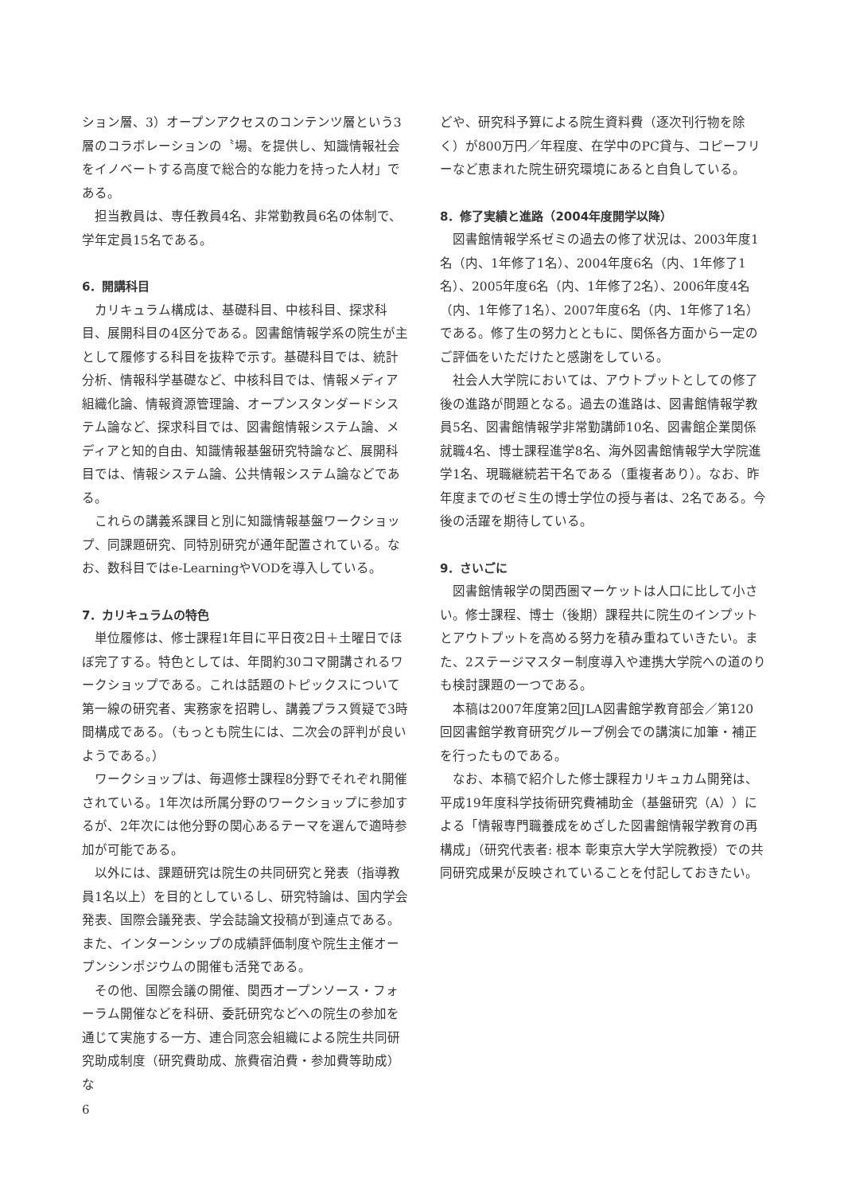ション層、3）オープンアクセスのコンテンツ層という3層のコラボレーションの〝場〟を提供し、知識情報社会をイノベートする高度で総合的な能力を持った人材」である。
担当教員は、専任教員4名、非常勤教員6名の体制で、学年定員15名である。
6．開講科目
カリキュラム構成は、基礎科目、中核科目、探求科目、展開科目の4区分である。図書館情報学系の院生が主として履修する科目を抜粋で示す。基礎科目では、統計分析、情報科学基礎など、中核科目では、情報メディア組織化論、情報資源管理論、オープンスタンダードシステム論など、探求科目では、図書館情報システム論、メディアと知的自由、知識情報基盤研究特論など、展開科目では、情報システム論、公共情報システム論などである。
これらの講義系課目と別に知識情報基盤ワークショップ、同課題研究、同特別研究が通年配置されている。なお、数科目ではe-LearningやVODを導入している。
7．カリキュラムの特色
単位履修は、修士課程1年目に平日夜2日＋土曜日でほぼ完了する。特色としては、年間約30コマ開講されるワークショップである。これは話題のトピックスについて第一線の研究者、実務家を招聘し、講義プラス質疑で3時間構成である。（もっとも院生には、二次会の評判が良いようである。）
ワークショップは、毎週修士課程8分野でそれぞれ開催されている。1年次は所属分野のワークショップに参加するが、2年次には他分野の関心あるテーマを選んで適時参加が可能である。
以外には、課題研究は院生の共同研究と発表（指導教員1名以上）を目的としているし、研究特論は、国内学会発表、国際会議発表、学会誌論文投稿が到達点である。また、インターンシップの成績評価制度や院生主催オープンシンポジウムの開催も活発である。
その他、国際会議の開催、関西オープンソース・フォーラム開催などを科研、委託研究などへの院生の参加を通じて実施する一方、連合同窓会組織による院生共同研究助成制度（研究費助成、旅費宿泊費・参加費等助成）な
どや、研究科予算による院生資料費（逐次刊行物を除く）が800万円／年程度、在学中のPC貸与、コピーフリーなど恵まれた院生研究環境にあると自負している。
8．修了実績と進路（2004年度開学以降）
図書館情報学系ゼミの過去の修了状況は、2003年度1名（内、1年修了1名）、2004年度6名（内、1年修了1名）、2005年度6名（内、1年修了2名）、2006年度4名（内、1年修了1名）、2007年度6名（内、1年修了1名）である。修了生の努力とともに、関係各方面から一定のご評価をいただけたと感謝をしている。
社会人大学院においては、アウトプットとしての修了後の進路が問題となる。過去の進路は、図書館情報学教員5名、図書館情報学非常勤講師10名、図書館企業関係就職4名、博士課程進学8名、海外図書館情報学大学院進学1名、現職継続若干名である（重複者あり）。なお、昨年度までのゼミ生の博士学位の授与者は、2名である。今後の活躍を期待している。
9．さいごに
図書館情報学の関西圏マーケットは人口に比して小さい。修士課程、博士（後期）課程共に院生のインプットとアウトプットを高める努力を積み重ねていきたい。また、2ステージマスター制度導入や連携大学院への道のりも検討課題の一つである。
本稿は2007年度第2回JLA図書館学教育部会／第120回図書館学教育研究グループ例会での講演に加筆・補正を行ったものである。
なお、本稿で紹介した修士課程カリキュカム開発は、平成19年度科学技術研究費補助金（基盤研究（A））による「情報専門職養成をめざした図書館情報学教育の再構成」（研究代表者: 根本 彰東京大学大学院教授）での共同研究成果が反映されていることを付記しておきたい。
6